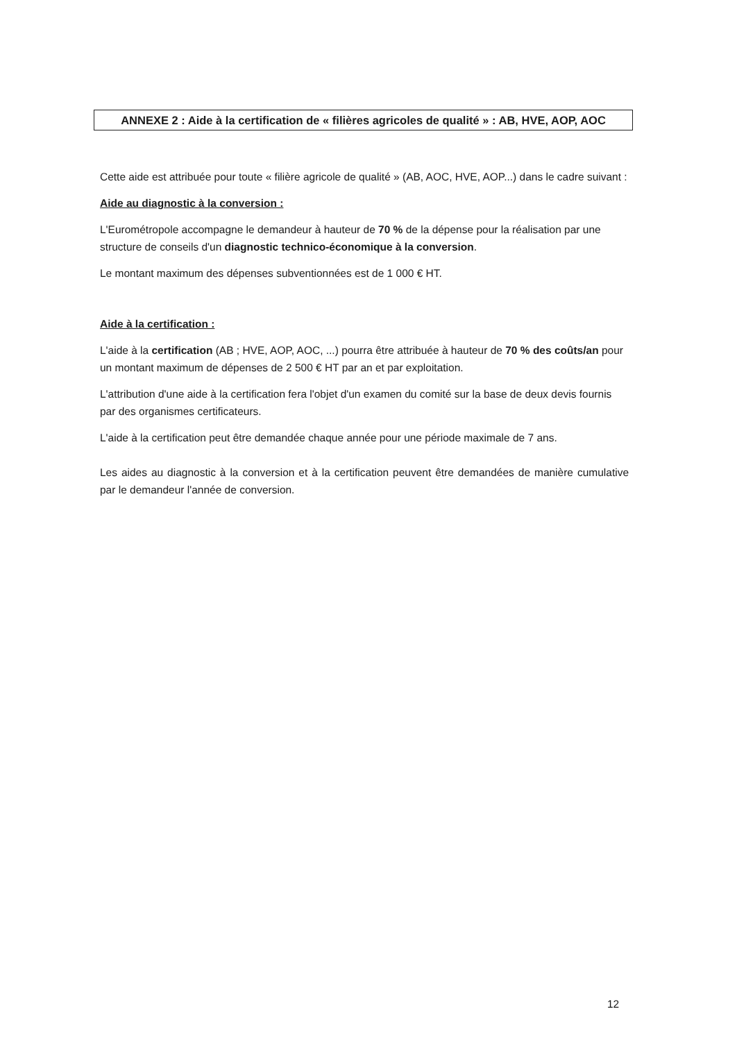ANNEXE 2 : Aide à la certification de « filières agricoles de qualité » : AB, HVE, AOP, AOC
Cette aide est attribuée pour toute « filière agricole de qualité » (AB, AOC, HVE, AOP...) dans le cadre suivant :
Aide au diagnostic à la conversion :
L'Eurométropole accompagne le demandeur à hauteur de 70 % de la dépense pour la réalisation par une structure de conseils d'un diagnostic technico-économique à la conversion.
Le montant maximum des dépenses subventionnées est de 1 000 € HT.
Aide à la certification :
L'aide à la certification (AB ; HVE, AOP, AOC, ...) pourra être attribuée à hauteur de 70 % des coûts/an pour un montant maximum de dépenses de 2 500 € HT par an et par exploitation.
L'attribution d'une aide à la certification fera l'objet d'un examen du comité sur la base de deux devis fournis par des organismes certificateurs.
L'aide à la certification peut être demandée chaque année pour une période maximale de 7 ans.
Les aides au diagnostic à la conversion et à la certification peuvent être demandées de manière cumulative par le demandeur l'année de conversion.
12